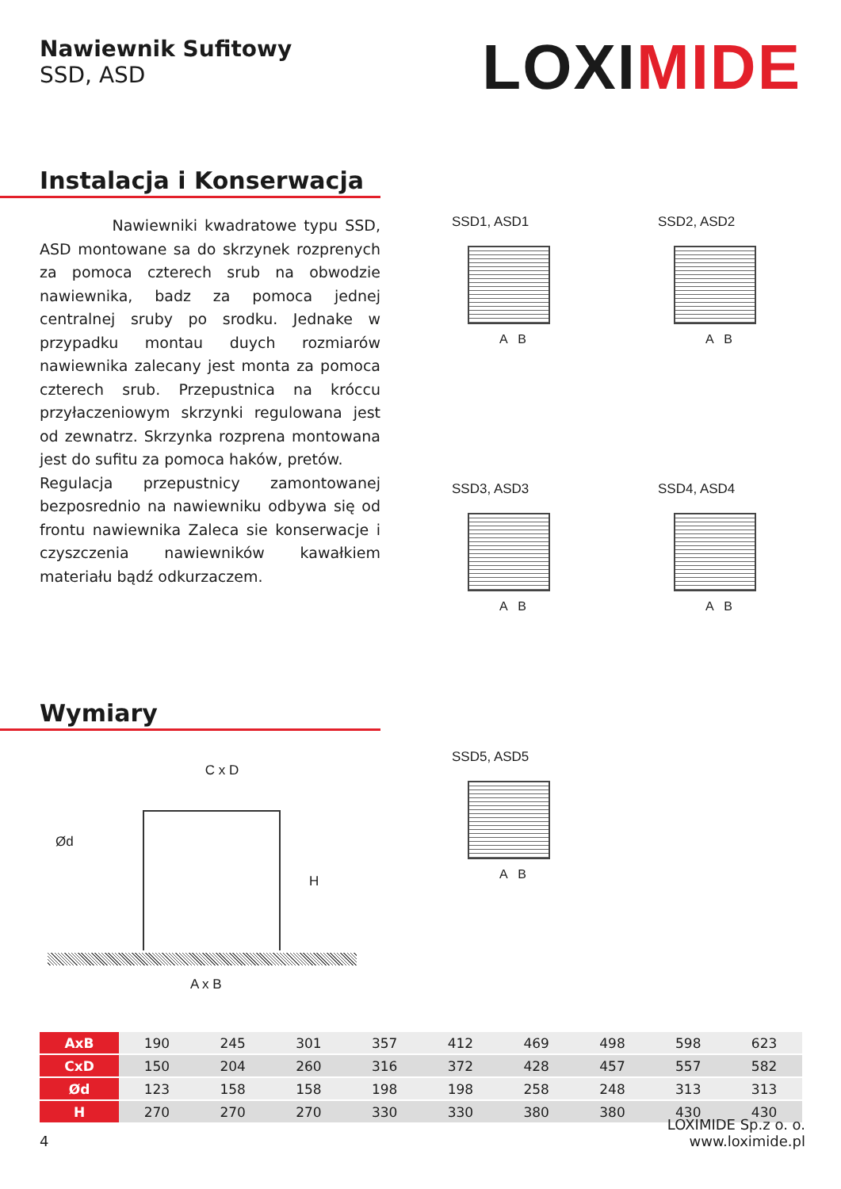Nawiewnik Sufitowy
SSD, ASD
LOXIMIDE
Instalacja i Konserwacja
Nawiewniki kwadratowe typu SSD, ASD montowane sa do skrzynek rozprenych za pomoca czterech srub na obwodzie nawiewnika, badz za pomoca jednej centralnej sruby po srodku. Jednake w przypadku montau duych rozmiarów nawiewnika zalecany jest monta za pomoca czterech srub. Przepustnica na króccu przyłaczeniowym skrzynki regulowana jest od zewnatrz. Skrzynka rozprena montowana jest do sufitu za pomoca haków, pretów.
Regulacja przepustnicy zamontowanej bezposrednio na nawiewniku odbywa się od frontu nawiewnika Zaleca sie konserwacje i czyszczenia nawiewników kawałkiem materiału bądź odkurzaczem.
Wymiary
C x D
Ød
H
A x B
SSD1, ASD1
A B
SSD2, ASD2
A B
SSD3, ASD3
A B
SSD4, ASD4
A B
SSD5, ASD5
A B
| AxB | 190 | 245 | 301 | 357 | 412 | 469 | 498 | 598 | 623 |
| CxD | 150 | 204 | 260 | 316 | 372 | 428 | 457 | 557 | 582 |
| Ød | 123 | 158 | 158 | 198 | 198 | 258 | 248 | 313 | 313 |
| H | 270 | 270 | 270 | 330 | 330 | 380 | 380 | 430 | 430 |
4
LOXIMIDE Sp.z o. o.
www.loximide.pl